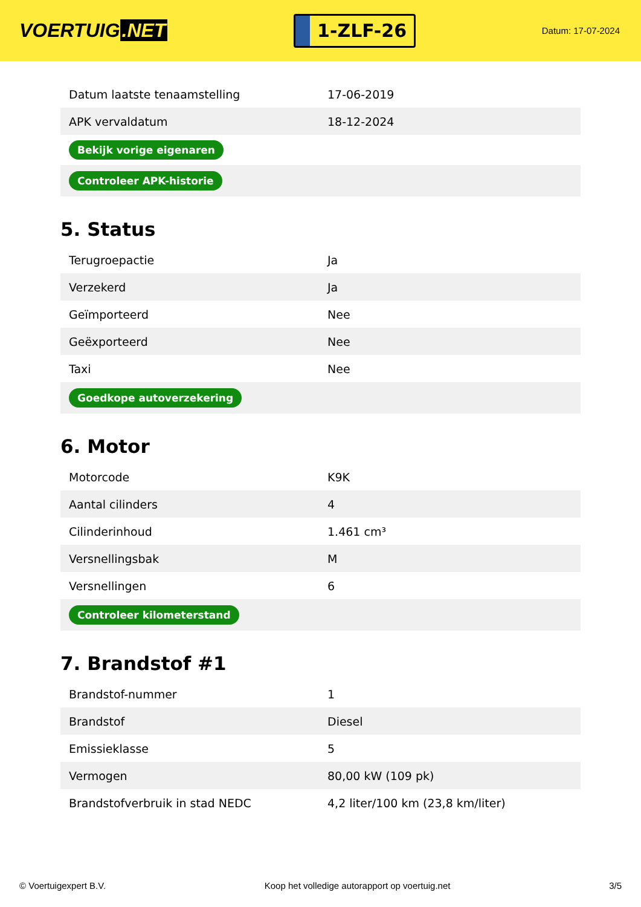VOERTUIG.NET
1-ZLF-26
Datum: 17-07-2024
| Datum laatste tenaamstelling | 17-06-2019 |
| APK vervaldatum | 18-12-2024 |
| Bekijk vorige eigenaren | |
| Controleer APK-historie | |
5. Status
| Terugroepactie | Ja |
| Verzekerd | Ja |
| Geïmporteerd | Nee |
| Geëxporteerd | Nee |
| Taxi | Nee |
| Goedkope autoverzekering | |
6. Motor
| Motorcode | K9K |
| Aantal cilinders | 4 |
| Cilinderinhoud | 1.461 cm³ |
| Versnellingsbak | M |
| Versnellingen | 6 |
| Controleer kilometerstand | |
7. Brandstof #1
| Brandstof-nummer | 1 |
| Brandstof | Diesel |
| Emissieklasse | 5 |
| Vermogen | 80,00 kW (109 pk) |
| Brandstofverbruik in stad NEDC | 4,2 liter/100 km (23,8 km/liter) |
© Voertuigexpert B.V. Koop het volledige autorapport op voertuig.net 3/5